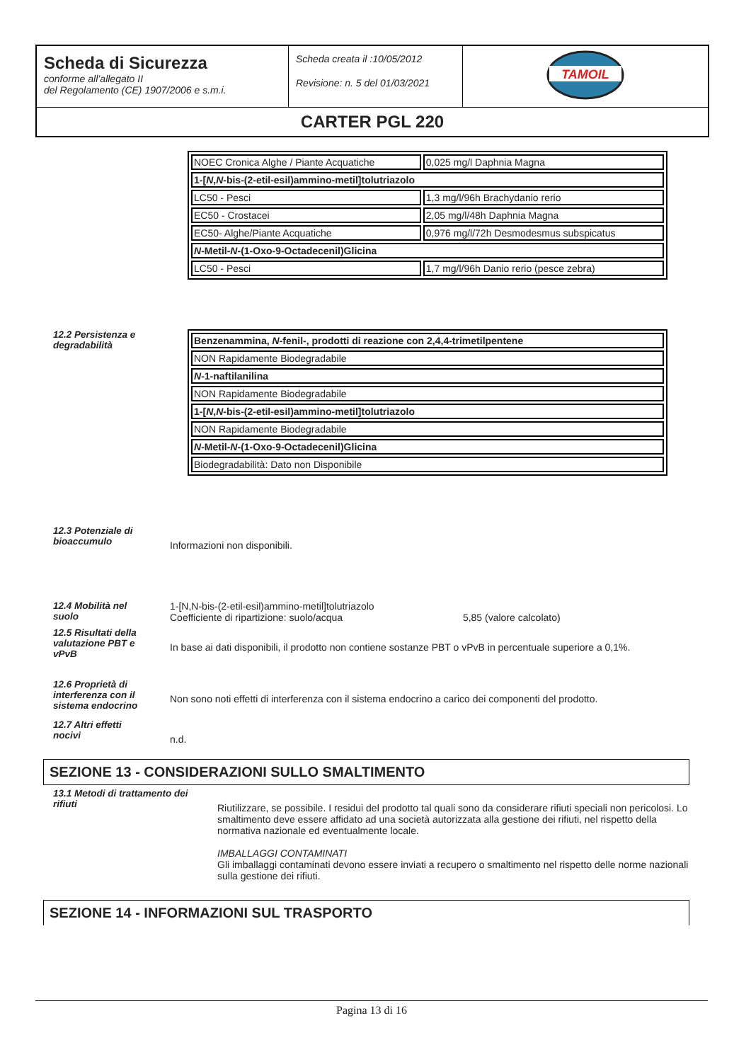| Scheda di Sicurezza conforme all’allegato II del Regolamento (CE) 1907/2006 e s.m.i. | Scheda creata il :10/05/2012 Revisione: n. 5 del 01/03/2021 | TAMOIL |
| CARTER PGL 220 | | |
| NOEC Cronica Alghe / Piante Acquatiche | 0,025 mg/l Daphnia Magna |
| 1-[ N , N -bis-(2-etil-esil)ammino-metil]tolutriazolo | |
| LC50 - Pesci | 1,3 mg/l/96h Brachydanio rerio |
| EC50 - Crostacei | 2,05 mg/l/48h Daphnia Magna |
| EC50- Alghe/Piante Acquatiche | 0,976 mg/l/72h Desmodesmus subspicatus |
| N -Metil- N -(1-Oxo-9-Octadecenil)Glicina | |
| LC50 - Pesci | 1,7 mg/l/96h Danio rerio (pesce zebra) |
12.2 Persistenza e
degradabilità
| Benzenammina, N -fenil-, prodotti di reazione con 2,4,4-trimetilpentene |
| NON Rapidamente Biodegradabile |
| N -1-naftilanilina |
| NON Rapidamente Biodegradabile |
| 1-[ N , N -bis-(2-etil-esil)ammino-metil]tolutriazolo |
| NON Rapidamente Biodegradabile |
| N -Metil- N -(1-Oxo-9-Octadecenil)Glicina |
| Biodegradabilità: Dato non Disponibile |
12.3 Potenziale di
bioaccumulo
Informazioni non disponibili.
12.4 Mobilità nel
suolo
1-[N,N-bis-(2-etil-esil)ammino-metil]tolutriazolo
Coefficiente di ripartizione: suolo/acqua 5,85 (valore calcolato)
12.5 Risultati della
valutazione PBT e
vPvB
In base ai dati disponibili, il prodotto non contiene sostanze PBT o vPvB in percentuale superiore a 0,1%.
12.6 Proprietà di
interferenza con il
sistema endocrino
Non sono noti effetti di interferenza con il sistema endocrino a carico dei componenti del prodotto.
12.7 Altri effetti
nocivi
n.d.
SEZIONE 13 - CONSIDERAZIONI SULLO SMALTIMENTO
13.1 Metodi di trattamento dei
rifiuti
Riutilizzare, se possibile. I residui del prodotto tal quali sono da considerare rifiuti speciali non pericolosi. Lo smaltimento deve essere affidato ad una società autorizzata alla gestione dei rifiuti, nel rispetto della normativa nazionale ed eventualmente locale.
IMBALLAGGI CONTAMINATI
Gli imballaggi contaminati devono essere inviati a recupero o smaltimento nel rispetto delle norme nazionali sulla gestione dei rifiuti.
SEZIONE 14 - INFORMAZIONI SUL TRASPORTO
Pagina 13 di 16